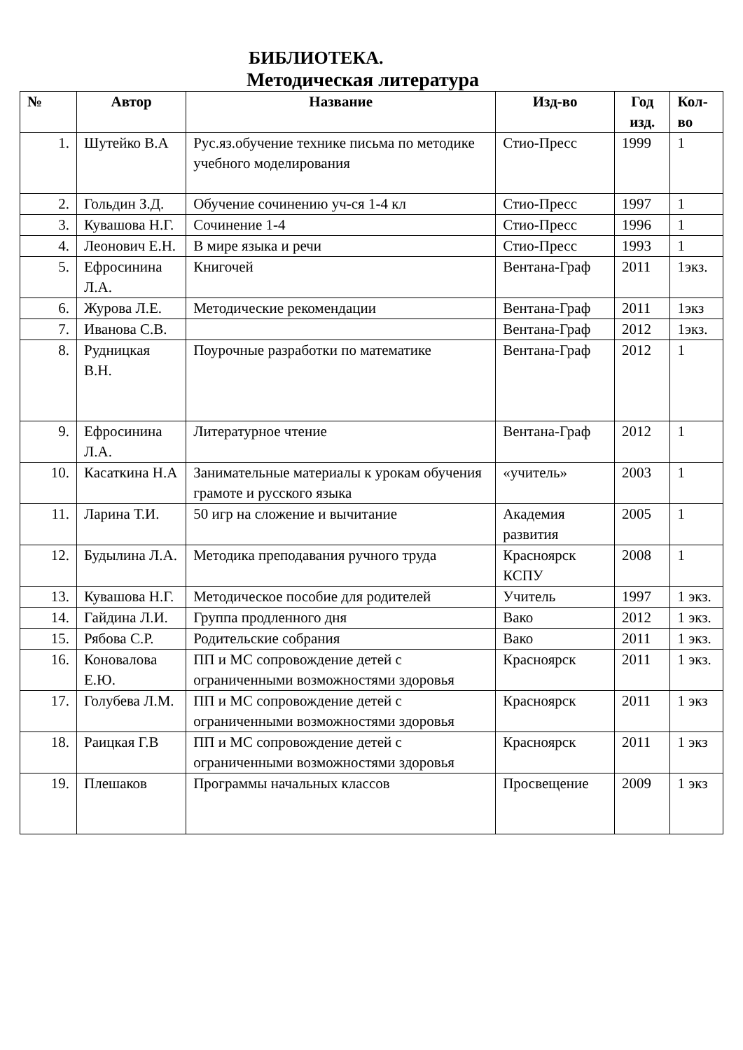БИБЛИОТЕКА.
Методическая литература
| № | Автор | Название | Изд-во | Год изд. | Кол-во |
| --- | --- | --- | --- | --- | --- |
| 1. | Шутейко В.А | Рус.яз.обучение технике письма по методике учебного моделирования | Стио-Пресс | 1999 | 1 |
| 2. | Гольдин З.Д. | Обучение сочинению уч-ся 1-4 кл | Стио-Пресс | 1997 | 1 |
| 3. | Кувашова Н.Г. | Сочинение 1-4 | Стио-Пресс | 1996 | 1 |
| 4. | Леонович Е.Н. | В мире языка и речи | Стио-Пресс | 1993 | 1 |
| 5. | Ефросинина Л.А. | Книгочей | Вентана-Граф | 2011 | 1экз. |
| 6. | Журова Л.Е. | Методические рекомендации | Вентана-Граф | 2011 | 1экз |
| 7. | Иванова С.В. | | Вентана-Граф | 2012 | 1экз. |
| 8. | Рудницкая В.Н. | Поурочные разработки по математике | Вентана-Граф | 2012 | 1 |
| 9. | Ефросинина Л.А. | Литературное чтение | Вентана-Граф | 2012 | 1 |
| 10. | Касаткина Н.А | Занимательные материалы к урокам обучения грамоте и русского языка | «учитель» | 2003 | 1 |
| 11. | Ларина Т.И. | 50 игр на сложение и вычитание | Академия развития | 2005 | 1 |
| 12. | Будылина Л.А. | Методика преподавания ручного труда | Красноярск КСПУ | 2008 | 1 |
| 13. | Кувашова Н.Г. | Методическое пособие для родителей | Учитель | 1997 | 1 экз. |
| 14. | Гайдина Л.И. | Группа продленного дня | Вако | 2012 | 1 экз. |
| 15. | Рябова С.Р. | Родительские собрания | Вако | 2011 | 1 экз. |
| 16. | Коновалова Е.Ю. | ПП и МС сопровождение детей с ограниченными возможностями здоровья | Красноярск | 2011 | 1 экз. |
| 17. | Голубева Л.М. | ПП и МС сопровождение детей с ограниченными возможностями здоровья | Красноярск | 2011 | 1 экз |
| 18. | Раицкая Г.В | ПП и МС сопровождение детей с ограниченными возможностями здоровья | Красноярск | 2011 | 1 экз |
| 19. | Плешаков | Программы начальных классов | Просвещение | 2009 | 1 экз |